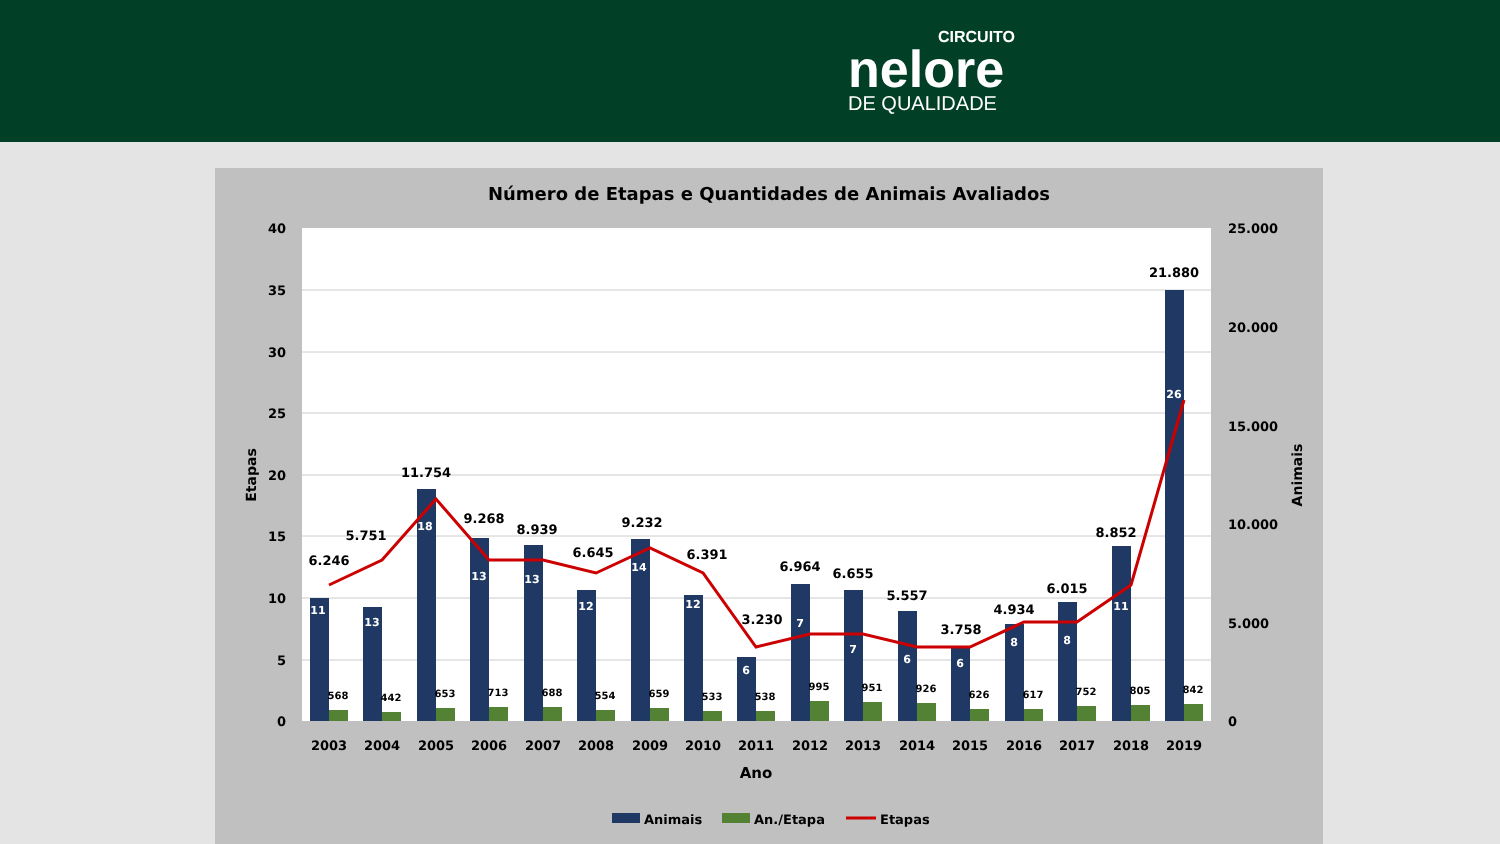CIRCUITO
nelore
DE QUALIDADE
Número de Etapas e Quantidades de Animais Avaliados
40
35
30
25
20
15
10
5
0
25.000
20.000
15.000
10.000
5.000
0
Etapas
Animais
6.246
5.751
11.754
9.268
8.939
6.645
9.232
6.391
3.230
6.964
6.655
5.557
3.758
4.934
6.015
8.852
21.880
11
13
18
13
13
12
14
12
6
7
7
6
6
8
8
11
26
568
442
653
713
688
554
659
533
538
995
951
926
626
617
752
805
842
2003
2004
2005
2006
2007
2008
2009
2010
2011
2012
2013
2014
2015
2016
2017
2018
2019
Ano
Animais
An./Etapa
Etapas